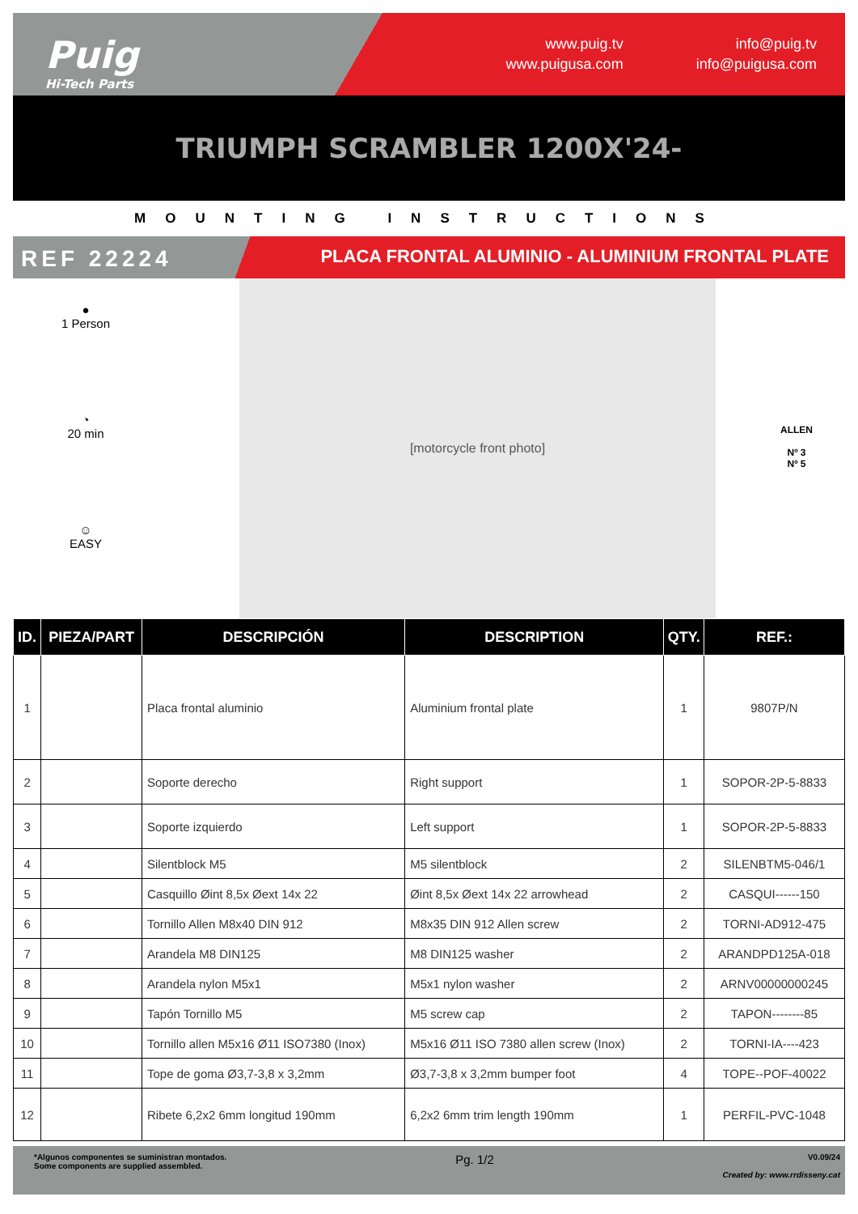Puig
Hi-Tech Parts
www.puig.tv
www.puigusa.com
info@puig.tv
info@puigusa.com
TRIUMPH SCRAMBLER 1200X'24-
MOUNTING INSTRUCTIONS
REF 22224
PLACA FRONTAL ALUMINIO - ALUMINIUM FRONTAL PLATE
●
1 Person
◔
20 min
☺
EASY
[motorcycle front photo]
ALLEN
Nº 3
Nº 5
| ID. | PIEZA/PART | DESCRIPCIÓN | DESCRIPTION | QTY. | REF.: |
| --- | --- | --- | --- | --- | --- |
| 1 | | Placa frontal aluminio | Aluminium frontal plate | 1 | 9807P/N |
| 2 | | Soporte derecho | Right support | 1 | SOPOR-2P-5-8833 |
| 3 | | Soporte izquierdo | Left support | 1 | SOPOR-2P-5-8833 |
| 4 | | Silentblock M5 | M5 silentblock | 2 | SILENBTM5-046/1 |
| 5 | | Casquillo Øint 8,5x Øext 14x 22 | Øint 8,5x Øext 14x 22 arrowhead | 2 | CASQUI------150 |
| 6 | | Tornillo Allen M8x40 DIN 912 | M8x35 DIN 912 Allen screw | 2 | TORNI-AD912-475 |
| 7 | | Arandela M8 DIN125 | M8 DIN125 washer | 2 | ARANDPD125A-018 |
| 8 | | Arandela nylon M5x1 | M5x1 nylon washer | 2 | ARNV00000000245 |
| 9 | | Tapón Tornillo M5 | M5 screw cap | 2 | TAPON--------85 |
| 10 | | Tornillo allen M5x16 Ø11 ISO7380 (Inox) | M5x16 Ø11 ISO 7380 allen screw (Inox) | 2 | TORNI-IA----423 |
| 11 | | Tope de goma Ø3,7-3,8 x 3,2mm | Ø3,7-3,8 x 3,2mm bumper foot | 4 | TOPE--POF-40022 |
| 12 | | Ribete 6,2x2 6mm longitud 190mm | 6,2x2 6mm trim length 190mm | 1 | PERFIL-PVC-1048 |
*Algunos componentes se suministran montados.
Some components are supplied assembled.
Pg. 1/2
V0.09/24
Created by: www.rrdisseny.cat